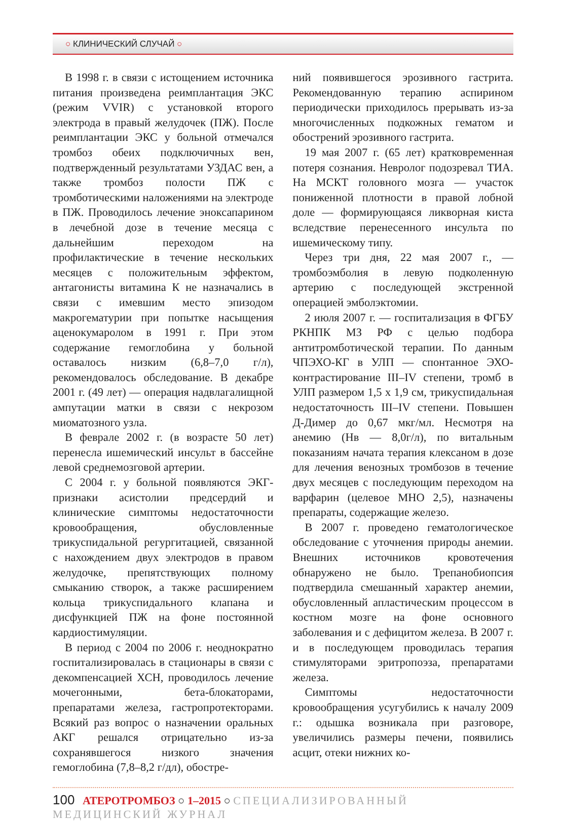○ КЛИНИЧЕСКИЙ СЛУЧАЙ ○
В 1998 г. в связи с истощением источника питания произведена реимплантация ЭКС (режим VVIR) с установкой второго электрода в правый желудочек (ПЖ). После реимплантации ЭКС у больной отмечался тромбоз обеих подключичных вен, подтвержденный результатами УЗДАС вен, а также тромбоз полости ПЖ с тромботическими наложениями на электроде в ПЖ. Проводилось лечение эноксапарином в лечебной дозе в течение месяца с дальнейшим переходом на профилактические в течение нескольких месяцев с положительным эффектом, антагонисты витамина К не назначались в связи с имевшим место эпизодом макрогематурии при попытке насыщения аценокумаролом в 1991 г. При этом содержание гемоглобина у больной оставалось низким (6,8–7,0 г/л), рекомендовалось обследование. В декабре 2001 г. (49 лет) — операция надвлагалищной ампутации матки в связи с некрозом миоматозного узла.
В феврале 2002 г. (в возрасте 50 лет) перенесла ишемический инсульт в бассейне левой среднемозговой артерии.
С 2004 г. у больной появляются ЭКГ-признаки асистолии предсердий и клинические симптомы недостаточности кровообращения, обусловленные трикуспидальной регургитацией, связанной с нахождением двух электродов в правом желудочке, препятствующих полному смыканию створок, а также расширением кольца трикуспидального клапана и дисфункцией ПЖ на фоне постоянной кардиостимуляции.
В период с 2004 по 2006 г. неоднократно госпитализировалась в стационары в связи с декомпенсацией ХСН, проводилось лечение мочегонными, бета-блокаторами, препаратами железа, гастропротекторами. Всякий раз вопрос о назначении оральных АКГ решался отрицательно из-за сохранявшегося низкого значения гемоглобина (7,8–8,2 г/дл), обостре-
ний появившегося эрозивного гастрита. Рекомендованную терапию аспирином периодически приходилось прерывать из-за многочисленных подкожных гематом и обострений эрозивного гастрита.
19 мая 2007 г. (65 лет) кратковременная потеря сознания. Невролог подозревал ТИА. На МСКТ головного мозга — участок пониженной плотности в правой лобной доле — формирующаяся ликворная киста вследствие перенесенного инсульта по ишемическому типу.
Через три дня, 22 мая 2007 г., — тромбоэмболия в левую подколенную артерию с последующей экстренной операцией эмболэктомии.
2 июля 2007 г. — госпитализация в ФГБУ РКНПК МЗ РФ с целью подбора антитромботической терапии. По данным ЧПЭХО-КГ в УЛП — спонтанное ЭХО-контрастирование III–IV степени, тромб в УЛП размером 1,5 х 1,9 см, трикуспидальная недостаточность III–IV степени. Повышен Д-Димер до 0,67 мкг/мл. Несмотря на анемию (Нв — 8,0г/л), по витальным показаниям начата терапия клексаном в дозе для лечения венозных тромбозов в течение двух месяцев с последующим переходом на варфарин (целевое МНО 2,5), назначены препараты, содержащие железо.
В 2007 г. проведено гематологическое обследование с уточнения природы анемии. Внешних источников кровотечения обнаружено не было. Трепанобиопсия подтвердила смешанный характер анемии, обусловленный апластическим процессом в костном мозге на фоне основного заболевания и с дефицитом железа. В 2007 г. и в последующем проводилась терапия стимуляторами эритропоэза, препаратами железа.
Симптомы недостаточности кровообращения усугубились к началу 2009 г.: одышка возникала при разговоре, увеличились размеры печени, появились асцит, отеки нижних ко-
100 АТЕРОТРОМБОЗ ○ 1–2015 ○ СПЕЦИАЛИЗИРОВАННЫЙ МЕДИЦИНСКИЙ ЖУРНАЛ